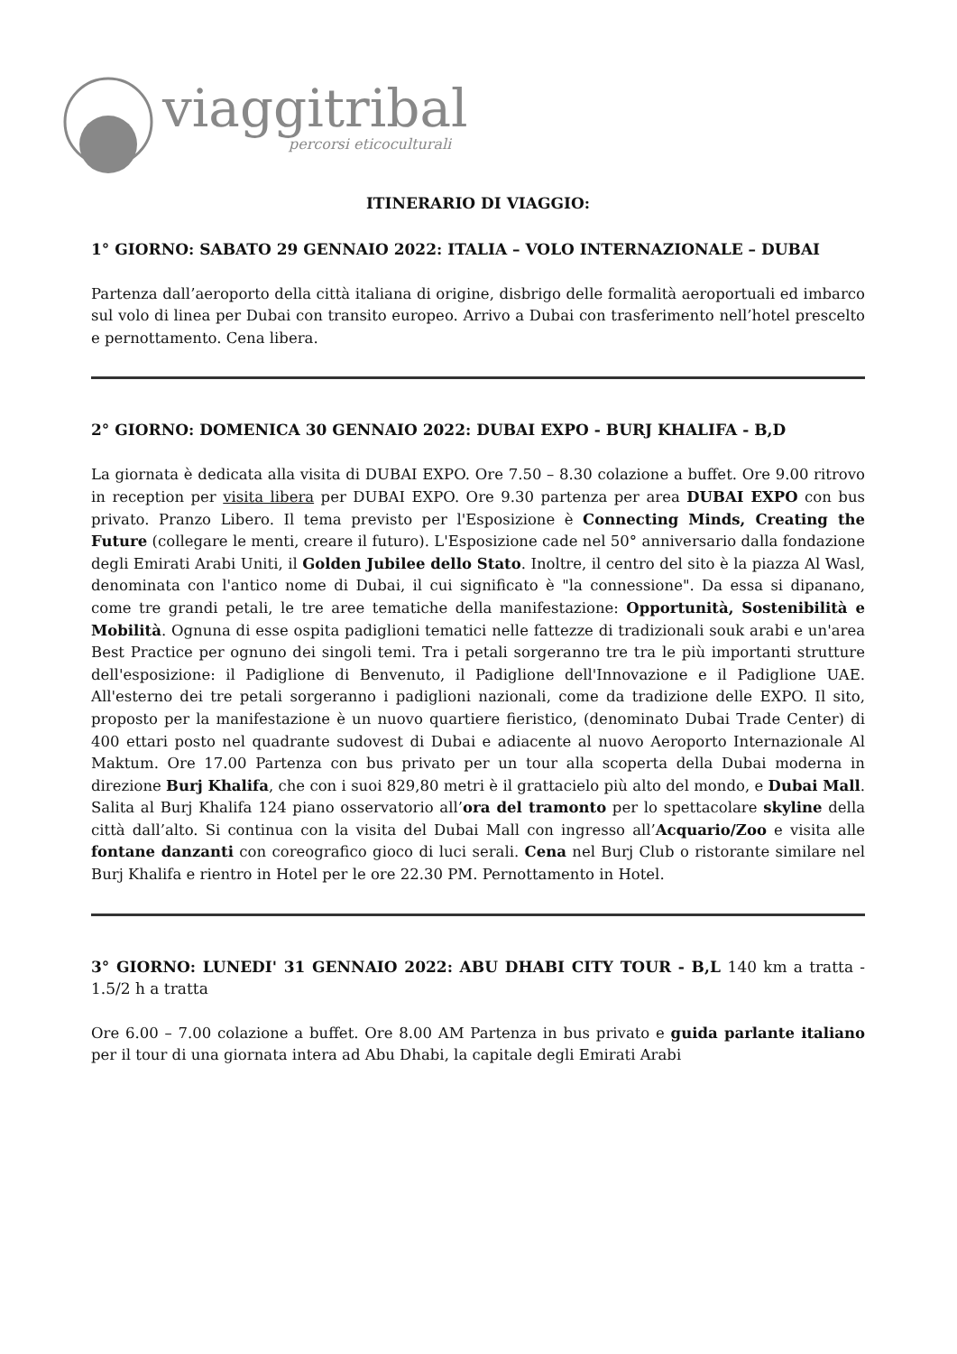viaggitribali
percorsi eticoculturali
ITINERARIO DI VIAGGIO:
1° GIORNO: SABATO 29 GENNAIO 2022: ITALIA – VOLO INTERNAZIONALE – DUBAI
Partenza dall’aeroporto della città italiana di origine, disbrigo delle formalità aeroportuali ed imbarco sul volo di linea per Dubai con transito europeo. Arrivo a Dubai con trasferimento nell’hotel prescelto e pernottamento. Cena libera.
2° GIORNO: DOMENICA 30 GENNAIO 2022: DUBAI EXPO - BURJ KHALIFA - B,D
La giornata è dedicata alla visita di DUBAI EXPO. Ore 7.50 – 8.30 colazione a buffet. Ore 9.00 ritrovo in reception per visita libera per DUBAI EXPO. Ore 9.30 partenza per area DUBAI EXPO con bus privato. Pranzo Libero. Il tema previsto per l'Esposizione è Connecting Minds, Creating the Future (collegare le menti, creare il futuro). L'Esposizione cade nel 50° anniversario dalla fondazione degli Emirati Arabi Uniti, il Golden Jubilee dello Stato. Inoltre, il centro del sito è la piazza Al Wasl, denominata con l'antico nome di Dubai, il cui significato è "la connessione". Da essa si dipanano, come tre grandi petali, le tre aree tematiche della manifestazione: Opportunità, Sostenibilità e Mobilità. Ognuna di esse ospita padiglioni tematici nelle fattezze di tradizionali souk arabi e un'area Best Practice per ognuno dei singoli temi. Tra i petali sorgeranno tre tra le più importanti strutture dell'esposizione: il Padiglione di Benvenuto, il Padiglione dell'Innovazione e il Padiglione UAE. All'esterno dei tre petali sorgeranno i padiglioni nazionali, come da tradizione delle EXPO. Il sito, proposto per la manifestazione è un nuovo quartiere fieristico, (denominato Dubai Trade Center) di 400 ettari posto nel quadrante sudovest di Dubai e adiacente al nuovo Aeroporto Internazionale Al Maktum. Ore 17.00 Partenza con bus privato per un tour alla scoperta della Dubai moderna in direzione Burj Khalifa, che con i suoi 829,80 metri è il grattacielo più alto del mondo, e Dubai Mall. Salita al Burj Khalifa 124 piano osservatorio all’ora del tramonto per lo spettacolare skyline della città dall’alto. Si continua con la visita del Dubai Mall con ingresso all’Acquario/Zoo e visita alle fontane danzanti con coreografico gioco di luci serali. Cena nel Burj Club o ristorante similare nel Burj Khalifa e rientro in Hotel per le ore 22.30 PM. Pernottamento in Hotel.
3° GIORNO: LUNEDI' 31 GENNAIO 2022: ABU DHABI CITY TOUR - B,L 140 km a tratta - 1.5/2 h a tratta
Ore 6.00 – 7.00 colazione a buffet. Ore 8.00 AM Partenza in bus privato e guida parlante italiano per il tour di una giornata intera ad Abu Dhabi, la capitale degli Emirati Arabi